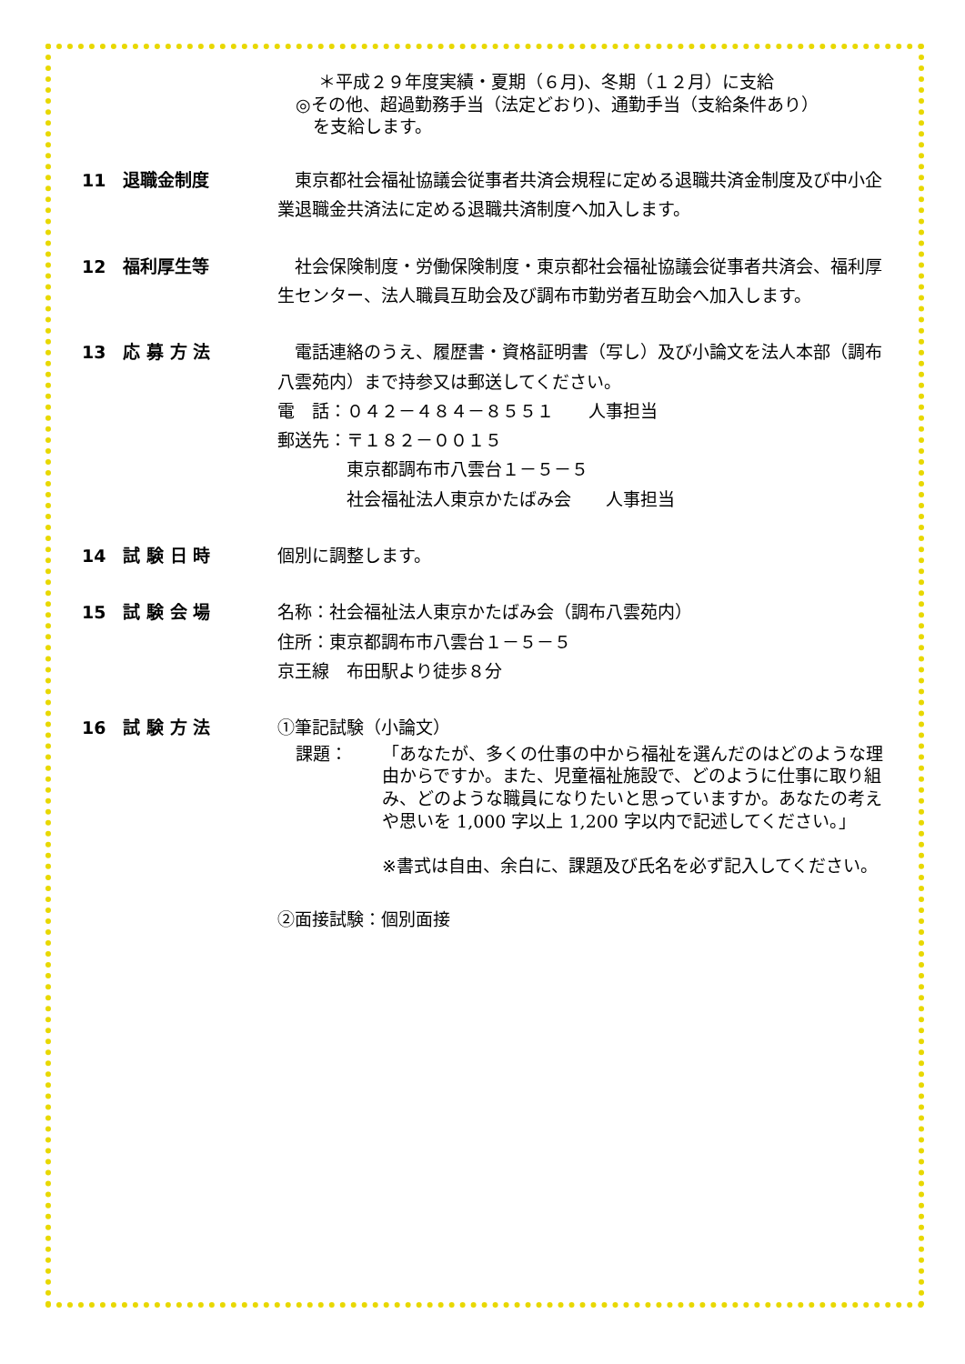＊平成２９年度実績・夏期（６月)、冬期（１２月）に支給
◎その他、超過勤務手当（法定どおり)、通勤手当（支給条件あり）
　を支給します。
11　退職金制度 　東京都社会福祉協議会従事者共済会規程に定める退職共済金制度及び中小企業退職金共済法に定める退職共済制度へ加入します。
12　福利厚生等 　社会保険制度・労働保険制度・東京都社会福祉協議会従事者共済会、福利厚生センター、法人職員互助会及び調布市勤労者互助会へ加入します。
13　応 募 方 法 　電話連絡のうえ、履歴書・資格証明書（写し）及び小論文を法人本部（調布八雲苑内）まで持参又は郵送してください。
電　話：０４２－４８４－８５５１　　人事担当
郵送先：〒１８２－００１５
　　　　東京都調布市八雲台１－５－５
　　　　社会福祉法人東京かたばみ会　　人事担当
14　試 験 日 時 個別に調整します。
15　試 験 会 場 名称：社会福祉法人東京かたばみ会（調布八雲苑内）
住所：東京都調布市八雲台１－５－５
京王線　布田駅より徒歩８分
16　試 験 方 法 ①筆記試験（小論文）
課題： 「あなたが、多くの仕事の中から福祉を選んだのはどのような理由からですか。また、児童福祉施設で、どのように仕事に取り組み、どのような職員になりたいと思っていますか。あなたの考えや思いを 1,000 字以上 1,200 字以内で記述してください。」
※書式は自由、余白に、課題及び氏名を必ず記入してください。
②面接試験：個別面接